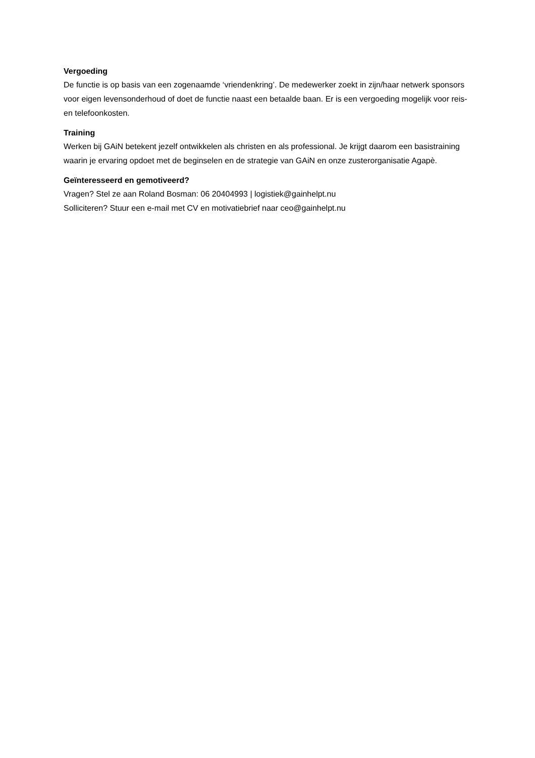Vergoeding
De functie is op basis van een zogenaamde ‘vriendenkring’. De medewerker zoekt in zijn/haar netwerk sponsors voor eigen levensonderhoud of doet de functie naast een betaalde baan. Er is een vergoeding mogelijk voor reis- en telefoonkosten.
Training
Werken bij GAiN betekent jezelf ontwikkelen als christen en als professional. Je krijgt daarom een basistraining waarin je ervaring opdoet met de beginselen en de strategie van GAiN en onze zusterorganisatie Agapè.
Geïnteresseerd en gemotiveerd?
Vragen? Stel ze aan Roland Bosman: 06 20404993 | logistiek@gainhelpt.nu
Solliciteren? Stuur een e-mail met CV en motivatiebrief naar ceo@gainhelpt.nu